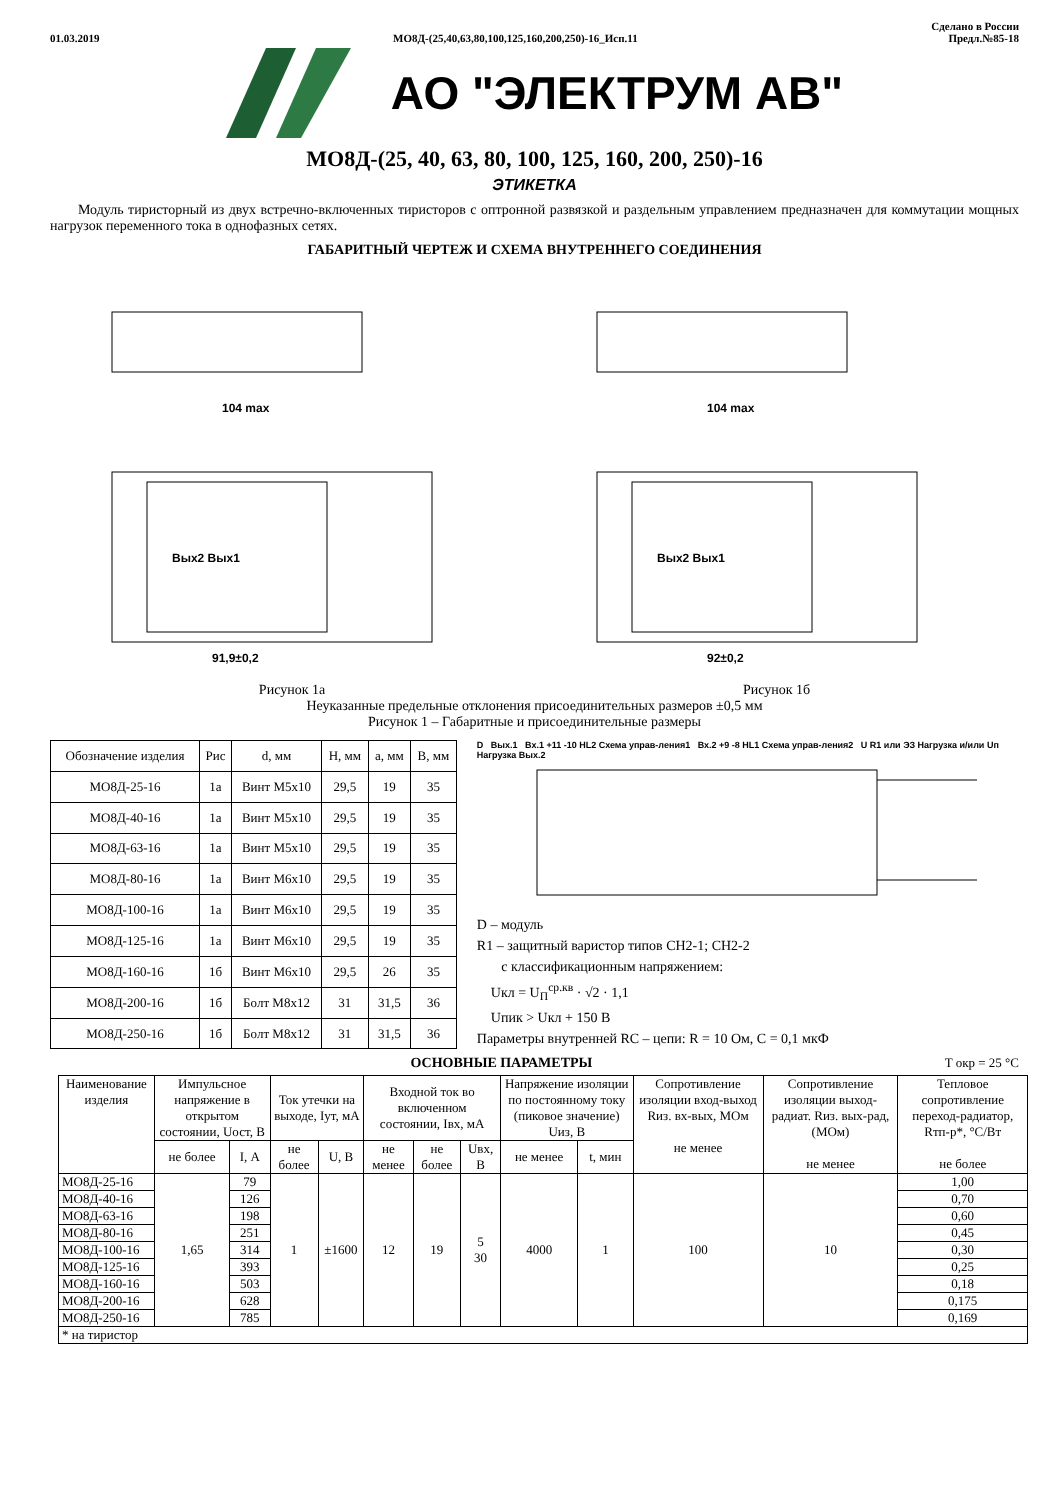01.03.2019 МО8Д-(25,40,63,80,100,125,160,200,250)-16_Исп.11 Сделано в России
Предл.№85-18
АО "ЭЛЕКТРУМ АВ"
МО8Д-(25, 40, 63, 80, 100, 125, 160, 200, 250)-16
ЭТИКЕТКА
Модуль тиристорный из двух встречно-включенных тиристоров с оптронной развязкой и раздельным управлением предназначен для коммутации мощных нагрузок переменного тока в однофазных сетях.
ГАБАРИТНЫЙ ЧЕРТЕЖ И СХЕМА ВНУТРЕННЕГО СОЕДИНЕНИЯ
104 max
Вых2 Вых1
91,9±0,2
104 max
Вых2 Вых1
92±0,2
Рисунок 1а Рисунок 1б
Неуказанные предельные отклонения присоединительных размеров ±0,5 мм
Рисунок 1 – Габаритные и присоединительные размеры
| Обозначение изделия | Рис | d, мм | H, мм | a, мм | B, мм |
| МО8Д-25-16 | 1а | Винт М5х10 | 29,5 | 19 | 35 |
| МО8Д-40-16 | 1а | Винт М5х10 | 29,5 | 19 | 35 |
| МО8Д-63-16 | 1а | Винт М5х10 | 29,5 | 19 | 35 |
| МО8Д-80-16 | 1а | Винт М6х10 | 29,5 | 19 | 35 |
| МО8Д-100-16 | 1а | Винт М6х10 | 29,5 | 19 | 35 |
| МО8Д-125-16 | 1а | Винт М6х10 | 29,5 | 19 | 35 |
| МО8Д-160-16 | 1б | Винт М6х10 | 29,5 | 26 | 35 |
| МО8Д-200-16 | 1б | Болт М8х12 | 31 | 31,5 | 36 |
| МО8Д-250-16 | 1б | Болт М8х12 | 31 | 31,5 | 36 |
D Вых.1 Вх.1 +11 -10 HL2 Схема управ-ления1 Вх.2 +9 -8 HL1 Схема управ-ления2 U R1 или ЭЗ Нагрузка и/или Uп Нагрузка Вых.2
D – модуль
R1 – защитный варистор типов СН2-1; СН2-2
с классификационным напряжением:
Uкл = U<sub>П</sub><sup>ср.кв</sup> · √2 · 1,1
Uпик > Uкл + 150 В
Параметры внутренней RC – цепи: R = 10 Ом, C = 0,1 мкФ
ОСНОВНЫЕ ПАРАМЕТРЫ T окр = 25 °С
| Наименование изделия | Импульсное напряжение в открытом состоянии, Uост, В | | Ток утечки на выходе, Iут, мА | | Входной ток во включенном состоянии, Iвх, мА | | | Напряжение изоляции по постоянному току (пиковое значение) Uиз, В | | Сопротивление изоляции вход-выход Rиз. вх-вых, МОм не менее | Сопротивление изоляции выход-радиат. Rиз. вых-рад, (МОм) не менее | Тепловое сопротивление переход-радиатор, Rтп-р*, °С/Вт не более |
| | не более | I, А | | | | | | не менее | t, мин | | | |
| | | | не более | U, В | не менее | не более | Uвх, В | | | | | |
| МО8Д-25-16 | 1,65 | 79 | 1 | ±1600 | 12 | 19 | 5 30 | 4000 | 1 | 100 | 10 | 1,00 |
| МО8Д-40-16 | | 126 | | | | | | | | | | 0,70 |
| МО8Д-63-16 | | 198 | | | | | | | | | | 0,60 |
| МО8Д-80-16 | | 251 | | | | | | | | | | 0,45 |
| МО8Д-100-16 | | 314 | | | | | | | | | | 0,30 |
| МО8Д-125-16 | | 393 | | | | | | | | | | 0,25 |
| МО8Д-160-16 | | 503 | | | | | | | | | | 0,18 |
| МО8Д-200-16 | | 628 | | | | | | | | | | 0,175 |
| МО8Д-250-16 | | 785 | | | | | | | | | | 0,169 |
| * на тиристор | | | | | | | | | | | | |